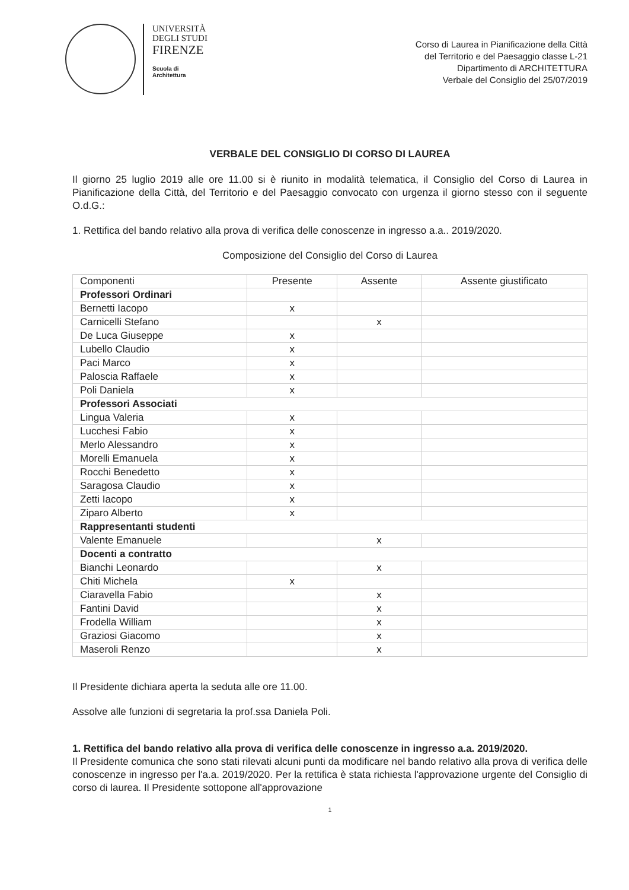UNIVERSITÀ
DEGLI STUDI
FIRENZE
Scuola di
Architettura
Corso di Laurea in Pianificazione della Città
del Territorio e del Paesaggio classe L-21
Dipartimento di ARCHITETTURA
Verbale del Consiglio del 25/07/2019
VERBALE DEL CONSIGLIO DI CORSO DI LAUREA
Il giorno 25 luglio 2019 alle ore 11.00 si è riunito in modalità telematica, il Consiglio del Corso di Laurea in Pianificazione della Città, del Territorio e del Paesaggio convocato con urgenza il giorno stesso con il seguente O.d.G.:
1. Rettifica del bando relativo alla prova di verifica delle conoscenze in ingresso a.a.. 2019/2020.
Composizione del Consiglio del Corso di Laurea
| Componenti | Presente | Assente | Assente giustificato |
| --- | --- | --- | --- |
| Professori Ordinari | | | |
| Bernetti Iacopo | x | | |
| Carnicelli Stefano | | x | |
| De Luca Giuseppe | x | | |
| Lubello Claudio | x | | |
| Paci Marco | x | | |
| Paloscia Raffaele | x | | |
| Poli Daniela | x | | |
| Professori Associati | | | |
| Lingua Valeria | x | | |
| Lucchesi Fabio | x | | |
| Merlo Alessandro | x | | |
| Morelli Emanuela | x | | |
| Rocchi Benedetto | x | | |
| Saragosa Claudio | x | | |
| Zetti Iacopo | x | | |
| Ziparo Alberto | x | | |
| Rappresentanti studenti | | | |
| Valente Emanuele | | x | |
| Docenti a contratto | | | |
| Bianchi Leonardo | | x | |
| Chiti Michela | x | | |
| Ciaravella Fabio | | x | |
| Fantini David | | x | |
| Frodella William | | x | |
| Graziosi Giacomo | | x | |
| Maseroli Renzo | | x | |
Il Presidente dichiara aperta la seduta alle ore 11.00.
Assolve alle funzioni di segretaria la prof.ssa Daniela Poli.
1. Rettifica del bando relativo alla prova di verifica delle conoscenze in ingresso a.a. 2019/2020.
Il Presidente comunica che sono stati rilevati alcuni punti da modificare nel bando relativo alla prova di verifica delle conoscenze in ingresso per l'a.a. 2019/2020. Per la rettifica è stata richiesta l'approvazione urgente del Consiglio di corso di laurea. Il Presidente sottopone all'approvazione
1